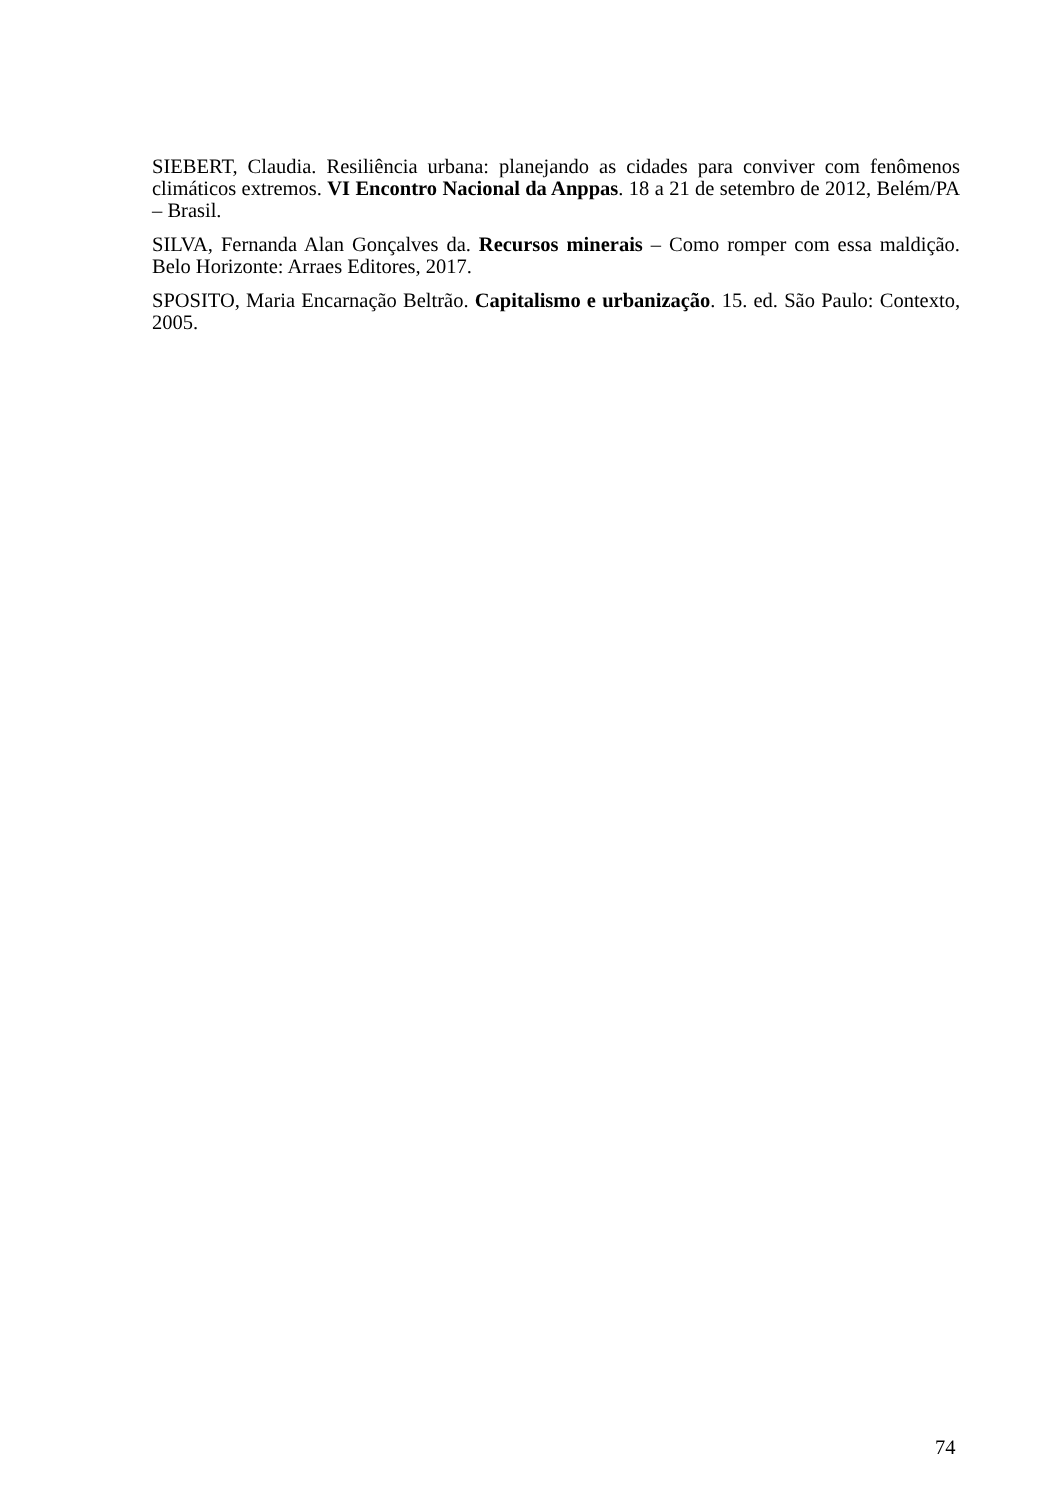SIEBERT, Claudia. Resiliência urbana: planejando as cidades para conviver com fenômenos climáticos extremos. VI Encontro Nacional da Anppas. 18 a 21 de setembro de 2012, Belém/PA – Brasil.
SILVA, Fernanda Alan Gonçalves da. Recursos minerais – Como romper com essa maldição. Belo Horizonte: Arraes Editores, 2017.
SPOSITO, Maria Encarnação Beltrão. Capitalismo e urbanização. 15. ed. São Paulo: Contexto, 2005.
74